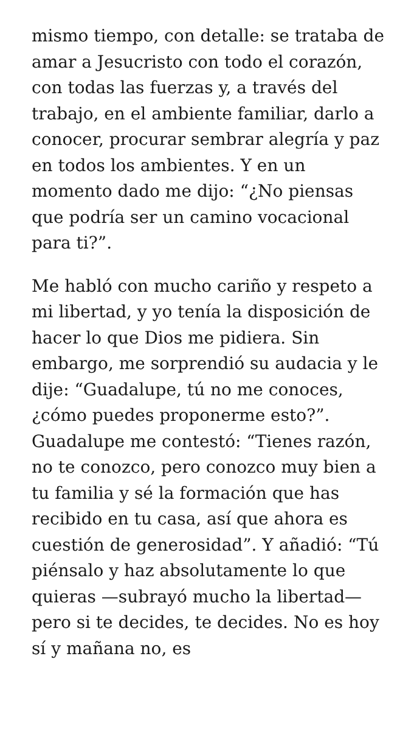mismo tiempo, con detalle: se trataba de amar a Jesucristo con todo el corazón, con todas las fuerzas y, a través del trabajo, en el ambiente familiar, darlo a conocer, procurar sembrar alegría y paz en todos los ambientes. Y en un momento dado me dijo: “¿No piensas que podría ser un camino vocacional para ti?”.
Me habló con mucho cariño y respeto a mi libertad, y yo tenía la disposición de hacer lo que Dios me pidiera. Sin embargo, me sorprendió su audacia y le dije: “Guadalupe, tú no me conoces, ¿cómo puedes proponerme esto?”. Guadalupe me contestó: “Tienes razón, no te conozco, pero conozco muy bien a tu familia y sé la formación que has recibido en tu casa, así que ahora es cuestión de generosidad”. Y añadió: “Tú piénsalo y haz absolutamente lo que quieras —subrayó mucho la libertad— pero si te decides, te decides. No es hoy sí y mañana no, es